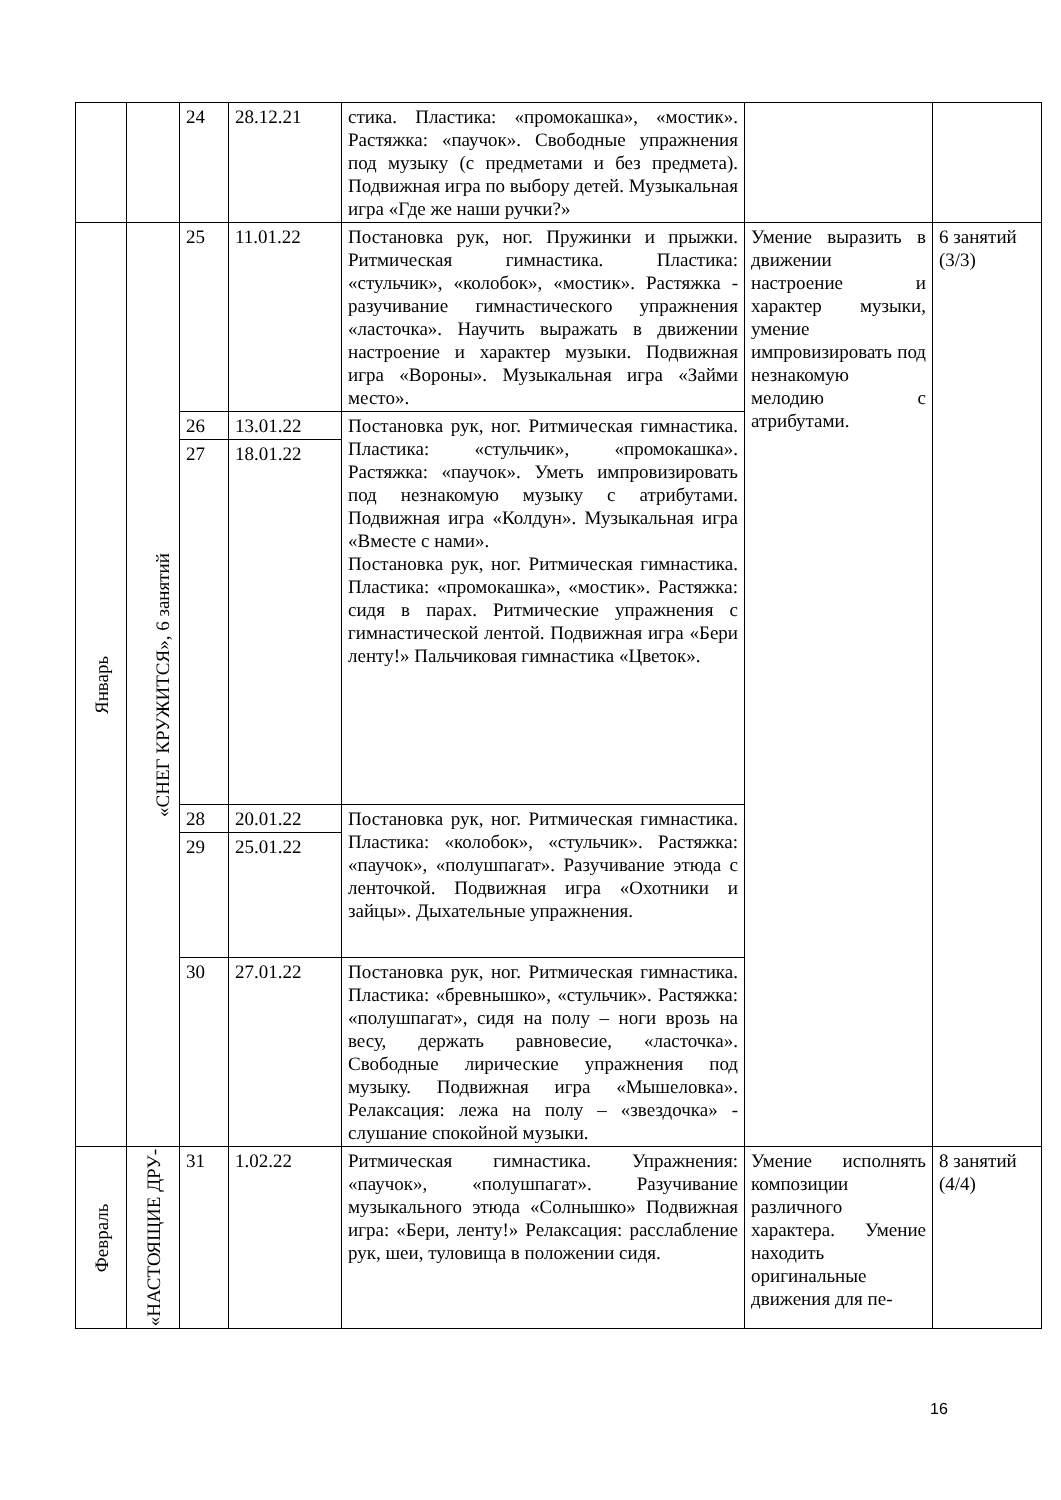| | | 24 | 28.12.21 | стика. Пластика: «промокашка», «мостик». Растяжка: «паучок». Свободные упражнения под музыку (с предметами и без предмета). Подвижная игра по выбору детей. Музыкальная игра «Где же наши ручки?» | | |
| Январь | «СНЕГ КРУЖИТСЯ», 6 занятий | 25 | 11.01.22 | Постановка рук, ног. Пружинки и прыжки. Ритмическая гимнастика. Пластика: «стульчик», «колобок», «мостик». Растяжка - разучивание гимнастического упражнения «ласточка». Научить выражать в движении настроение и характер музыки. Подвижная игра «Вороны». Музыкальная игра «Займи место». | Умение выразить в движении настроение и характер музыки, умение импровизировать под незнакомую мелодию с атрибутами. | 6 занятий (3/3) |
| | | 26 | 13.01.22 | Постановка рук, ног. Ритмическая гимнастика. Пластика: «стульчик», «промокашка». Растяжка: «паучок». Уметь импровизировать под незнакомую музыку с атрибутами. Подвижная игра «Колдун». Музыкальная игра «Вместе с нами». Постановка рук, ног. Ритмическая гимнастика. Пластика: «промокашка», «мостик». Растяжка: сидя в парах. Ритмические упражнения с гимнастической лентой. Подвижная игра «Бери ленту!» Пальчиковая гимнастика «Цветок». | | |
| | | 27 | 18.01.22 | | | |
| | | 28 | 20.01.22 | Постановка рук, ног. Ритмическая гимнастика. Пластика: «колобок», «стульчик». Растяжка: «паучок», «полушпагат». Разучивание этюда с ленточкой. Подвижная игра «Охотники и зайцы». Дыхательные упражнения. | | |
| | | 29 | 25.01.22 | | | |
| | | 30 | 27.01.22 | Постановка рук, ног. Ритмическая гимнастика. Пластика: «бревнышко», «стульчик». Растяжка: «полушпагат», сидя на полу – ноги врозь на весу, держать равновесие, «ласточка». Свободные лирические упражнения под музыку. Подвижная игра «Мышеловка». Релаксация: лежа на полу – «звездочка» - слушание спокойной музыки. | | |
| Февраль | «НАСТОЯЩИЕ ДРУ- | 31 | 1.02.22 | Ритмическая гимнастика. Упражнения: «паучок», «полушпагат». Разучивание музыкального этюда «Солнышко» Подвижная игра: «Бери, ленту!» Релаксация: расслабление рук, шеи, туловища в положении сидя. | Умение исполнять композиции различного характера. Умение находить оригинальные движения для пе- | 8 занятий (4/4) |
16